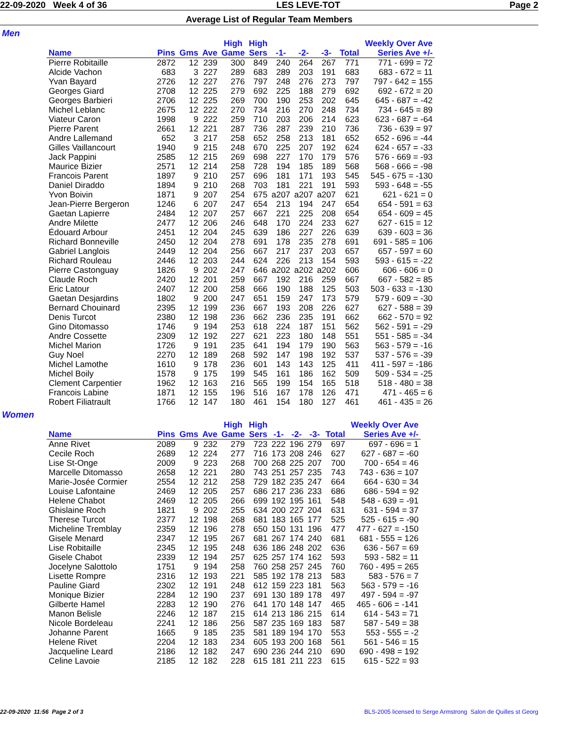22-09-2020 Week 4 of 36 LES LEVE-TOT Page 2
Average List of Regular Team Members
Men
| Name | Pins | Gms | Ave | High Game | High Sers | -1- | -2- | -3- | Total | Weekly Over Ave Series Ave +/- |
| --- | --- | --- | --- | --- | --- | --- | --- | --- | --- | --- |
| Pierre Robitaille | 2872 | 12 | 239 | 300 | 849 | 240 | 264 | 267 | 771 | 771 - 699 = 72 |
| Alcide Vachon | 683 | 3 | 227 | 289 | 683 | 289 | 203 | 191 | 683 | 683 - 672 = 11 |
| Yvan Bayard | 2726 | 12 | 227 | 276 | 797 | 248 | 276 | 273 | 797 | 797 - 642 = 155 |
| Georges Giard | 2708 | 12 | 225 | 279 | 692 | 225 | 188 | 279 | 692 | 692 - 672 = 20 |
| Georges Barbieri | 2706 | 12 | 225 | 269 | 700 | 190 | 253 | 202 | 645 | 645 - 687 = -42 |
| Michel Leblanc | 2675 | 12 | 222 | 270 | 734 | 216 | 270 | 248 | 734 | 734 - 645 = 89 |
| Viateur Caron | 1998 | 9 | 222 | 259 | 710 | 203 | 206 | 214 | 623 | 623 - 687 = -64 |
| Pierre Parent | 2661 | 12 | 221 | 287 | 736 | 287 | 239 | 210 | 736 | 736 - 639 = 97 |
| Andre Lallemand | 652 | 3 | 217 | 258 | 652 | 258 | 213 | 181 | 652 | 652 - 696 = -44 |
| Gilles Vaillancourt | 1940 | 9 | 215 | 248 | 670 | 225 | 207 | 192 | 624 | 624 - 657 = -33 |
| Jack Pappini | 2585 | 12 | 215 | 269 | 698 | 227 | 170 | 179 | 576 | 576 - 669 = -93 |
| Maurice Bizier | 2571 | 12 | 214 | 258 | 728 | 194 | 185 | 189 | 568 | 568 - 666 = -98 |
| Francois Parent | 1897 | 9 | 210 | 257 | 696 | 181 | 171 | 193 | 545 | 545 - 675 = -130 |
| Daniel Diraddo | 1894 | 9 | 210 | 268 | 703 | 181 | 221 | 191 | 593 | 593 - 648 = -55 |
| Yvon Boivin | 1871 | 9 | 207 | 254 | 675 | a207 | a207 | a207 | 621 | 621 - 621 = 0 |
| Jean-Pierre Bergeron | 1246 | 6 | 207 | 247 | 654 | 213 | 194 | 247 | 654 | 654 - 591 = 63 |
| Gaetan Lapierre | 2484 | 12 | 207 | 257 | 667 | 221 | 225 | 208 | 654 | 654 - 609 = 45 |
| Andre Milette | 2477 | 12 | 206 | 246 | 648 | 170 | 224 | 233 | 627 | 627 - 615 = 12 |
| Édouard Arbour | 2451 | 12 | 204 | 245 | 639 | 186 | 227 | 226 | 639 | 639 - 603 = 36 |
| Richard Bonneville | 2450 | 12 | 204 | 278 | 691 | 178 | 235 | 278 | 691 | 691 - 585 = 106 |
| Gabriel Langlois | 2449 | 12 | 204 | 256 | 667 | 217 | 237 | 203 | 657 | 657 - 597 = 60 |
| Richard Rouleau | 2446 | 12 | 203 | 244 | 624 | 226 | 213 | 154 | 593 | 593 - 615 = -22 |
| Pierre Castonguay | 1826 | 9 | 202 | 247 | 646 | a202 | a202 | a202 | 606 | 606 - 606 = 0 |
| Claude Roch | 2420 | 12 | 201 | 259 | 667 | 192 | 216 | 259 | 667 | 667 - 582 = 85 |
| Eric Latour | 2407 | 12 | 200 | 258 | 666 | 190 | 188 | 125 | 503 | 503 - 633 = -130 |
| Gaetan Desjardins | 1802 | 9 | 200 | 247 | 651 | 159 | 247 | 173 | 579 | 579 - 609 = -30 |
| Bernard Chouinard | 2395 | 12 | 199 | 236 | 667 | 193 | 208 | 226 | 627 | 627 - 588 = 39 |
| Denis Turcot | 2380 | 12 | 198 | 236 | 662 | 236 | 235 | 191 | 662 | 662 - 570 = 92 |
| Gino Ditomasso | 1746 | 9 | 194 | 253 | 618 | 224 | 187 | 151 | 562 | 562 - 591 = -29 |
| Andre Cossette | 2309 | 12 | 192 | 227 | 621 | 223 | 180 | 148 | 551 | 551 - 585 = -34 |
| Michel Marion | 1726 | 9 | 191 | 235 | 641 | 194 | 179 | 190 | 563 | 563 - 579 = -16 |
| Guy Noel | 2270 | 12 | 189 | 268 | 592 | 147 | 198 | 192 | 537 | 537 - 576 = -39 |
| Michel Lamothe | 1610 | 9 | 178 | 236 | 601 | 143 | 143 | 125 | 411 | 411 - 597 = -186 |
| Michel Boily | 1578 | 9 | 175 | 199 | 545 | 161 | 186 | 162 | 509 | 509 - 534 = -25 |
| Clement Carpentier | 1962 | 12 | 163 | 216 | 565 | 199 | 154 | 165 | 518 | 518 - 480 = 38 |
| Francois Labine | 1871 | 12 | 155 | 196 | 516 | 167 | 178 | 126 | 471 | 471 - 465 = 6 |
| Robert Filiatrault | 1766 | 12 | 147 | 180 | 461 | 154 | 180 | 127 | 461 | 461 - 435 = 26 |
Women
| Name | Pins | Gms | Ave | High Game | High Sers | -1- | -2- | -3- | Total | Weekly Over Ave Series Ave +/- |
| --- | --- | --- | --- | --- | --- | --- | --- | --- | --- | --- |
| Anne Rivet | 2089 | 9 | 232 | 279 | 723 | 222 | 196 | 279 | 697 | 697 - 696 = 1 |
| Cecile Roch | 2689 | 12 | 224 | 277 | 716 | 173 | 208 | 246 | 627 | 627 - 687 = -60 |
| Lise St-Onge | 2009 | 9 | 223 | 268 | 700 | 268 | 225 | 207 | 700 | 700 - 654 = 46 |
| Marcelle Ditomasso | 2658 | 12 | 221 | 280 | 743 | 251 | 257 | 235 | 743 | 743 - 636 = 107 |
| Marie-Josée Cormier | 2554 | 12 | 212 | 258 | 729 | 182 | 235 | 247 | 664 | 664 - 630 = 34 |
| Louise Lafontaine | 2469 | 12 | 205 | 257 | 686 | 217 | 236 | 233 | 686 | 686 - 594 = 92 |
| Helene Chabot | 2469 | 12 | 205 | 266 | 699 | 192 | 195 | 161 | 548 | 548 - 639 = -91 |
| Ghislaine Roch | 1821 | 9 | 202 | 255 | 634 | 200 | 227 | 204 | 631 | 631 - 594 = 37 |
| Therese Turcot | 2377 | 12 | 198 | 268 | 681 | 183 | 165 | 177 | 525 | 525 - 615 = -90 |
| Micheline Tremblay | 2359 | 12 | 196 | 278 | 650 | 150 | 131 | 196 | 477 | 477 - 627 = -150 |
| Gisele Menard | 2347 | 12 | 195 | 267 | 681 | 267 | 174 | 240 | 681 | 681 - 555 = 126 |
| Lise Robitaille | 2345 | 12 | 195 | 248 | 636 | 186 | 248 | 202 | 636 | 636 - 567 = 69 |
| Gisele Chabot | 2339 | 12 | 194 | 257 | 625 | 257 | 174 | 162 | 593 | 593 - 582 = 11 |
| Jocelyne Salottolo | 1751 | 9 | 194 | 258 | 760 | 258 | 257 | 245 | 760 | 760 - 495 = 265 |
| Lisette Rompre | 2316 | 12 | 193 | 221 | 585 | 192 | 178 | 213 | 583 | 583 - 576 = 7 |
| Pauline Giard | 2302 | 12 | 191 | 248 | 612 | 159 | 223 | 181 | 563 | 563 - 579 = -16 |
| Monique Bizier | 2284 | 12 | 190 | 237 | 691 | 130 | 189 | 178 | 497 | 497 - 594 = -97 |
| Gilberte Hamel | 2283 | 12 | 190 | 276 | 641 | 170 | 148 | 147 | 465 | 465 - 606 = -141 |
| Manon Belisle | 2246 | 12 | 187 | 215 | 614 | 213 | 186 | 215 | 614 | 614 - 543 = 71 |
| Nicole Bordeleau | 2241 | 12 | 186 | 256 | 587 | 235 | 169 | 183 | 587 | 587 - 549 = 38 |
| Johanne Parent | 1665 | 9 | 185 | 235 | 581 | 189 | 194 | 170 | 553 | 553 - 555 = -2 |
| Helene Rivet | 2204 | 12 | 183 | 234 | 605 | 193 | 200 | 168 | 561 | 561 - 546 = 15 |
| Jacqueline Leard | 2186 | 12 | 182 | 247 | 690 | 236 | 244 | 210 | 690 | 690 - 498 = 192 |
| Celine Lavoie | 2185 | 12 | 182 | 228 | 615 | 181 | 211 | 223 | 615 | 615 - 522 = 93 |
22-09-2020 11:56 Page 2 of 3 BLS-2005 licensed to Serge Armstrong Salon de Quilles st Georg